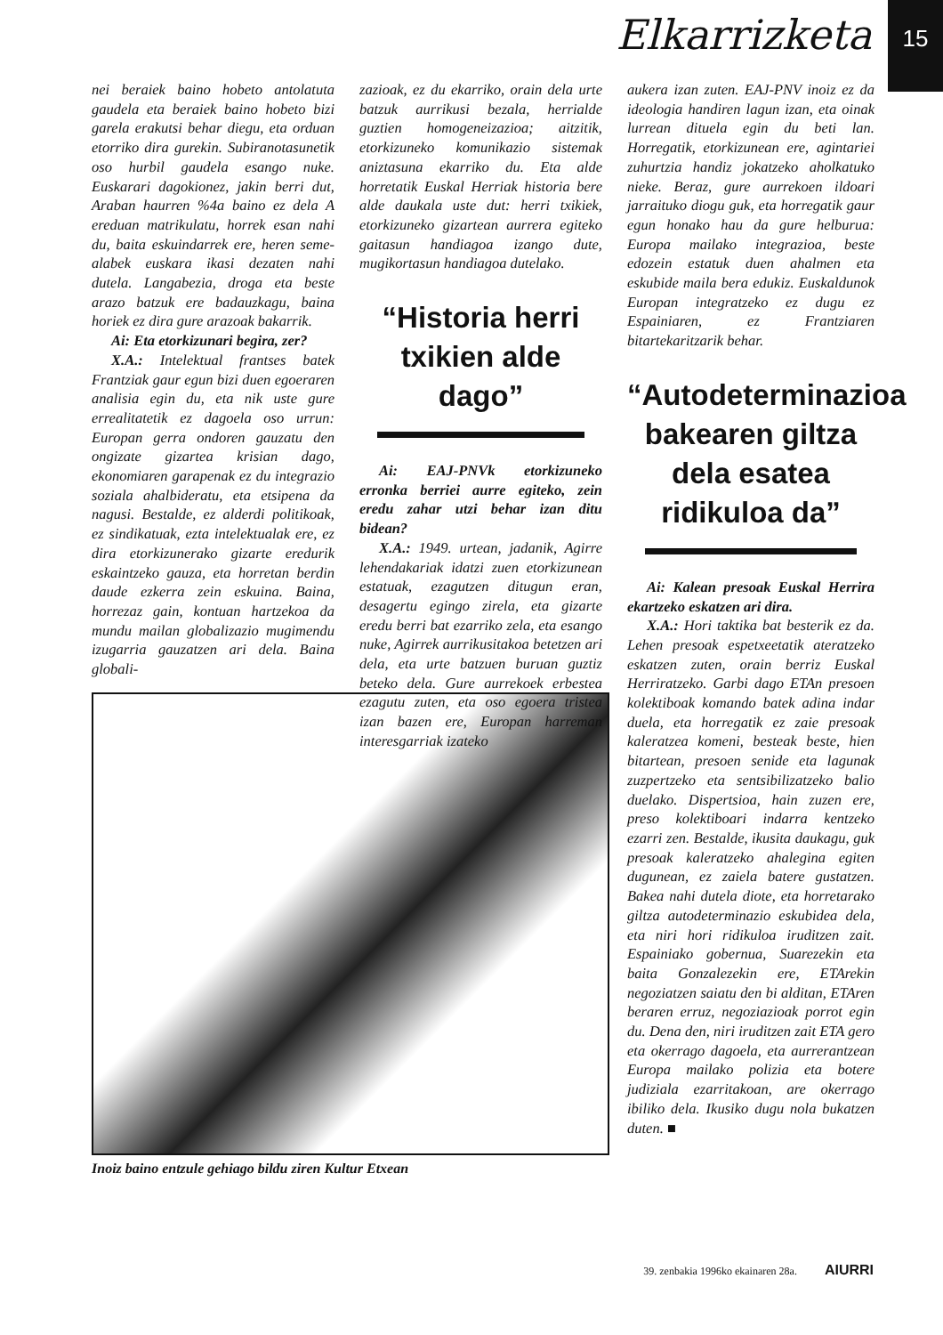Elkarrizketa 15
nei beraiek baino hobeto antolatuta gaudela eta beraiek baino hobeto bizi garela erakutsi behar diegu, eta orduan etorriko dira gurekin. Subiranotasunetik oso hurbil gaudela esango nuke. Euskarari dagokionez, jakin berri dut, Araban haurren %4a baino ez dela A ereduan matrikulatu, horrek esan nahi du, baita eskuindarrek ere, heren seme-alabek euskara ikasi dezaten nahi dutela. Langabezia, droga eta beste arazo batzuk ere badauzkagu, baina horiek ez dira gure arazoak bakarrik.
Ai: Eta etorkizunari begira, zer?
X.A.: Intelektual frantses batek Frantziak gaur egun bizi duen egoeraren analisia egin du, eta nik uste gure errealitatetik ez dagoela oso urrun: Europan gerra ondoren gauzatu den ongizate gizartea krisian dago, ekonomiaren garapenak ez du integrazio soziala ahalbideratu, eta etsipena da nagusi. Bestalde, ez alderdi politikoak, ez sindikatuak, ezta intelektualak ere, ez dira etorkizunerako gizarte eredurik eskaintzeko gauza, eta horretan berdin daude ezkerra zein eskuina. Baina, horrezaz gain, kontuan hartzekoa da mundu mailan globalizazio mugimendu izugarria gauzatzen ari dela. Baina globali-
zazioak, ez du ekarriko, orain dela urte batzuk aurrikusi bezala, herrialde guztien homogeneizazioa; aitzitik, etorkizuneko komunikazio sistemak aniztasuna ekarriko du. Eta alde horretatik Euskal Herriak historia bere alde daukala uste dut: herri txikiek, etorkizuneko gizartean aurrera egiteko gaitasun handiagoa izango dute, mugikortasun handiagoa dutelako.
“Historia herri txikien alde dago”
Ai: EAJ-PNVk etorkizuneko erronka berriei aurre egiteko, zein eredu zahar utzi behar izan ditu bidean?
X.A.: 1949. urtean, jadanik, Agirre lehendakariak idatzi zuen etorkizunean estatuak, ezagutzen ditugun eran, desagertu egingo zirela, eta gizarte eredu berri bat ezarriko zela, eta esango nuke, Agirrek aurrikusitakoa betetzen ari dela, eta urte batzuen buruan guztiz beteko dela. Gure aurrekoek erbestea ezagutu zuten, eta oso egoera tristea izan bazen ere, Europan harreman interesgarriak izateko
aukera izan zuten. EAJ-PNV inoiz ez da ideologia handiren lagun izan, eta oinak lurrean dituela egin du beti lan. Horregatik, etorkizunean ere, agintariei zuhurtzia handiz jokatzeko aholkatuko nieke. Beraz, gure aurrekoen ildoari jarraituko diogu guk, eta horregatik gaur egun honako hau da gure helburua: Europa mailako integrazioa, beste edozein estatuk duen ahalmen eta eskubide maila bera edukiz. Euskaldunok Europan integratzeko ez dugu ez Espainiaren, ez Frantziaren bitartekaritzarik behar.
“Autodeterminazioa bakearen giltza dela esatea ridikuloa da”
Ai: Kalean presoak Euskal Herrira ekartzeko eskatzen ari dira.
X.A.: Hori taktika bat besterik ez da. Lehen presoak espetxeetatik ateratzeko eskatzen zuten, orain berriz Euskal Herriratzeko. Garbi dago ETAn presoen kolektiboak komando batek adina indar duela, eta horregatik ez zaie presoak kaleratzea komeni, besteak beste, hien bitartean, presoen senide eta lagunak zuzpertzeko eta sentsibilizatzeko balio duelako. Dispertsioa, hain zuzen ere, preso kolektiboari indarra kentzeko ezarri zen. Bestalde, ikusita daukagu, guk presoak kaleratzeko ahalegina egiten dugunean, ez zaiela batere gustatzen. Bakea nahi dutela diote, eta horretarako giltza autodeterminazio eskubidea dela, eta niri hori ridikuloa iruditzen zait. Espainiako gobernua, Suarezekin eta baita Gonzalezekin ere, ETArekin negoziatzen saiatu den bi alditan, ETAren beraren erruz, negoziazioak porrot egin du. Dena den, niri iruditzen zait ETA gero eta okerrago dagoela, eta aurrerantzean Europa mailako polizia eta botere judiziala ezarritakoan, are okerrago ibiliko dela. Ikusiko dugu nola bukatzen duten. ■
Inoiz baino entzule gehiago bildu ziren Kultur Etxean
39. zenbakia 1996ko ekainaren 28a. AIURRI